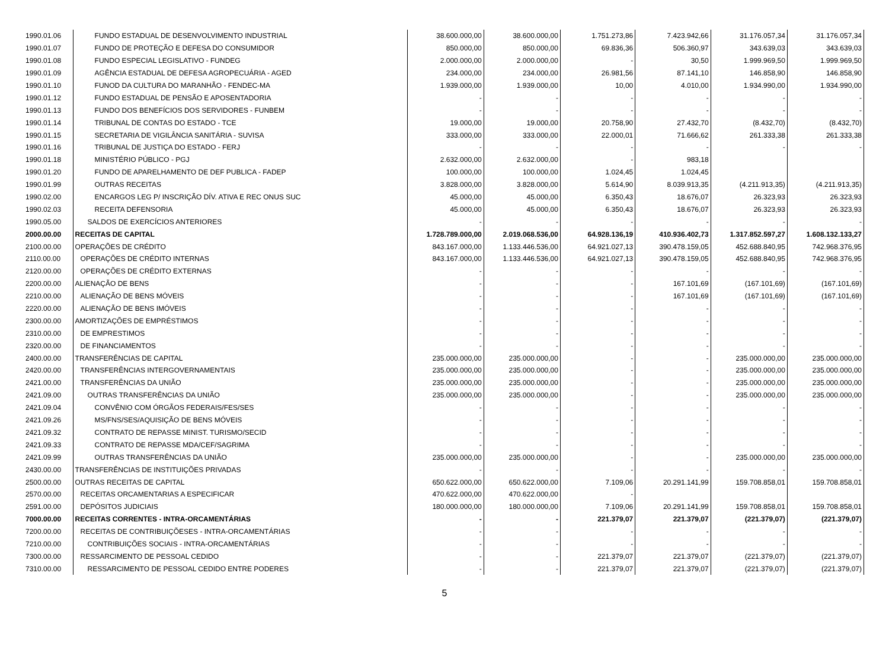| 1990.01.06 | FUNDO ESTADUAL DE DESENVOLVIMENTO INDUSTRIAL | 38.600.000,00 | 38.600.000,00 | 1.751.273,86 | 7.423.942,66 | 31.176.057,34 | 31.176.057,34 |
| 1990.01.07 | FUNDO DE PROTEÇÃO E DEFESA DO CONSUMIDOR | 850.000,00 | 850.000,00 | 69.836,36 | 506.360,97 | 343.639,03 | 343.639,03 |
| 1990.01.08 | FUNDO ESPECIAL LEGISLATIVO - FUNDEG | 2.000.000,00 | 2.000.000,00 | - | 30,50 | 1.999.969,50 | 1.999.969,50 |
| 1990.01.09 | AGÊNCIA ESTADUAL DE DEFESA AGROPECUÁRIA - AGED | 234.000,00 | 234.000,00 | 26.981,56 | 87.141,10 | 146.858,90 | 146.858,90 |
| 1990.01.10 | FUNOD DA CULTURA DO MARANHÃO - FENDEC-MA | 1.939.000,00 | 1.939.000,00 | 10,00 | 4.010,00 | 1.934.990,00 | 1.934.990,00 |
| 1990.01.12 | FUNDO ESTADUAL DE PENSÃO E APOSENTADORIA | - | - | - | - | - | - |
| 1990.01.13 | FUNDO DOS BENEFÍCIOS DOS SERVIDORES - FUNBEM | - | - | - | - | - | - |
| 1990.01.14 | TRIBUNAL DE CONTAS DO ESTADO - TCE | 19.000,00 | 19.000,00 | 20.758,90 | 27.432,70 | (8.432,70) | (8.432,70) |
| 1990.01.15 | SECRETARIA DE VIGILÂNCIA SANITÁRIA - SUVISA | 333.000,00 | 333.000,00 | 22.000,01 | 71.666,62 | 261.333,38 | 261.333,38 |
| 1990.01.16 | TRIBUNAL DE JUSTIÇA DO ESTADO - FERJ | - | - | - | - | - | - |
| 1990.01.18 | MINISTÉRIO PÚBLICO - PGJ | 2.632.000,00 | 2.632.000,00 | - | 983,18 | | |
| 1990.01.20 | FUNDO DE APARELHAMENTO DE DEF PUBLICA - FADEP | 100.000,00 | 100.000,00 | 1.024,45 | 1.024,45 | | |
| 1990.01.99 | OUTRAS RECEITAS | 3.828.000,00 | 3.828.000,00 | 5.614,90 | 8.039.913,35 | (4.211.913,35) | (4.211.913,35) |
| 1990.02.00 | ENCARGOS LEG P/ INSCRIÇÃO DÍV. ATIVA E REC ONUS SUC | 45.000,00 | 45.000,00 | 6.350,43 | 18.676,07 | 26.323,93 | 26.323,93 |
| 1990.02.03 | RECEITA DEFENSORIA | 45.000,00 | 45.000,00 | 6.350,43 | 18.676,07 | 26.323,93 | 26.323,93 |
| 1990.05.00 | SALDOS DE EXERCÍCIOS ANTERIORES | - | - | - | - | - | - |
| 2000.00.00 | RECEITAS DE CAPITAL | 1.728.789.000,00 | 2.019.068.536,00 | 64.928.136,19 | 410.936.402,73 | 1.317.852.597,27 | 1.608.132.133,27 |
| 2100.00.00 | OPERAÇÕES DE CRÉDITO | 843.167.000,00 | 1.133.446.536,00 | 64.921.027,13 | 390.478.159,05 | 452.688.840,95 | 742.968.376,95 |
| 2110.00.00 | OPERAÇÕES DE CRÉDITO INTERNAS | 843.167.000,00 | 1.133.446.536,00 | 64.921.027,13 | 390.478.159,05 | 452.688.840,95 | 742.968.376,95 |
| 2120.00.00 | OPERAÇÕES DE CRÉDITO EXTERNAS | - | - | - | - | - | - |
| 2200.00.00 | ALIENAÇÃO DE BENS | - | - | - | 167.101,69 | (167.101,69) | (167.101,69) |
| 2210.00.00 | ALIENAÇÃO DE BENS MÓVEIS | - | - | - | 167.101,69 | (167.101,69) | (167.101,69) |
| 2220.00.00 | ALIENAÇÃO DE BENS IMÓVEIS | - | - | - | - | - | - |
| 2300.00.00 | AMORTIZAÇÕES DE EMPRÉSTIMOS | - | - | - | - | - | - |
| 2310.00.00 | DE EMPRESTIMOS | - | - | - | - | - | - |
| 2320.00.00 | DE FINANCIAMENTOS | - | - | - | - | - | - |
| 2400.00.00 | TRANSFERÊNCIAS DE CAPITAL | 235.000.000,00 | 235.000.000,00 | - | - | 235.000.000,00 | 235.000.000,00 |
| 2420.00.00 | TRANSFERÊNCIAS INTERGOVERNAMENTAIS | 235.000.000,00 | 235.000.000,00 | - | - | 235.000.000,00 | 235.000.000,00 |
| 2421.00.00 | TRANSFERÊNCIAS DA UNIÃO | 235.000.000,00 | 235.000.000,00 | - | - | 235.000.000,00 | 235.000.000,00 |
| 2421.09.00 | OUTRAS TRANSFERÊNCIAS DA UNIÃO | 235.000.000,00 | 235.000.000,00 | - | - | 235.000.000,00 | 235.000.000,00 |
| 2421.09.04 | CONVÊNIO COM ÓRGÃOS FEDERAIS/FES/SES | - | - | - | - | - | - |
| 2421.09.26 | MS/FNS/SES/AQUISIÇÃO DE BENS MÓVEIS | - | - | - | - | - | - |
| 2421.09.32 | CONTRATO DE REPASSE MINIST. TURISMO/SECID | - | - | - | - | - | - |
| 2421.09.33 | CONTRATO DE REPASSE MDA/CEF/SAGRIMA | - | - | - | - | - | - |
| 2421.09.99 | OUTRAS TRANSFERÊNCIAS DA UNIÃO | 235.000.000,00 | 235.000.000,00 | - | - | 235.000.000,00 | 235.000.000,00 |
| 2430.00.00 | TRANSFERÊNCIAS DE INSTITUIÇÕES PRIVADAS | - | - | - | - | - | - |
| 2500.00.00 | OUTRAS RECEITAS DE CAPITAL | 650.622.000,00 | 650.622.000,00 | 7.109,06 | 20.291.141,99 | 159.708.858,01 | 159.708.858,01 |
| 2570.00.00 | RECEITAS ORCAMENTARIAS A ESPECIFICAR | 470.622.000,00 | 470.622.000,00 | - | | | |
| 2591.00.00 | DEPÓSITOS JUDICIAIS | 180.000.000,00 | 180.000.000,00 | 7.109,06 | 20.291.141,99 | 159.708.858,01 | 159.708.858,01 |
| 7000.00.00 | RECEITAS CORRENTES - INTRA-ORCAMENTÁRIAS | - | - | 221.379,07 | 221.379,07 | (221.379,07) | (221.379,07) |
| 7200.00.00 | RECEITAS DE CONTRIBUIÇÕESES - INTRA-ORCAMENTÁRIAS | - | - | - | - | - | - |
| 7210.00.00 | CONTRIBUIÇÕES SOCIAIS - INTRA-ORCAMENTÁRIAS | - | - | - | - | - | - |
| 7300.00.00 | RESSARCIMENTO DE PESSOAL CEDIDO | - | - | 221.379,07 | 221.379,07 | (221.379,07) | (221.379,07) |
| 7310.00.00 | RESSARCIMENTO DE PESSOAL CEDIDO ENTRE PODERES | - | - | 221.379,07 | 221.379,07 | (221.379,07) | (221.379,07) |
5